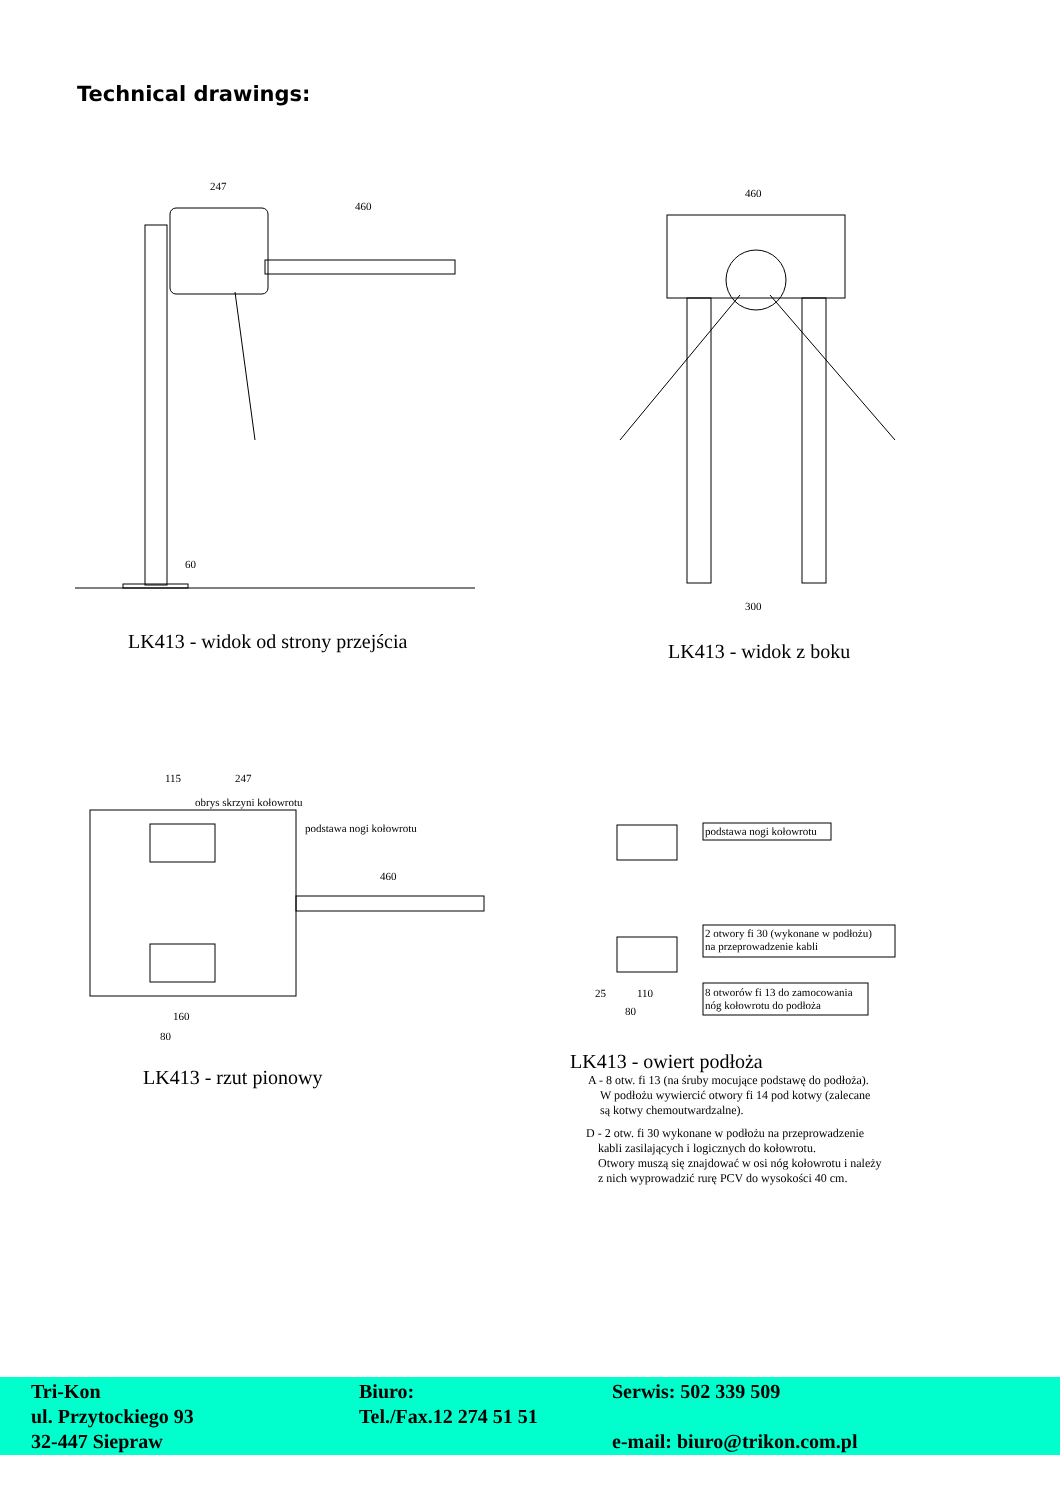Technical drawings:
247
460
60
LK413 - widok od strony przejścia
460
300
LK413 - widok z boku
115
247
obrys skrzyni kołowrotu
podstawa nogi kołowrotu
460
160
80
LK413 - rzut pionowy
podstawa nogi kołowrotu
2 otwory fi 30 (wykonane w podłożu)
na przeprowadzenie kabli
8 otworów fi 13 do zamocowania
nóg kołowrotu do podłoża
25
110
80
LK413 - owiert podłoża
A - 8 otw. fi 13 (na śruby mocujące podstawę do podłoża).
W podłożu wywiercić otwory fi 14 pod kotwy (zalecane
są kotwy chemoutwardzalne).
D - 2 otw. fi 30 wykonane w podłożu na przeprowadzenie
kabli zasilających i logicznych do kołowrotu.
Otwory muszą się znajdować w osi nóg kołowrotu i należy
z nich wyprowadzić rurę PCV do wysokości 40 cm.
Tri-Kon
ul. Przytockiego 93
32-447 Siepraw
Biuro:
Tel./Fax.12 274 51 51
Serwis: 502 339 509
e-mail: biuro@trikon.com.pl